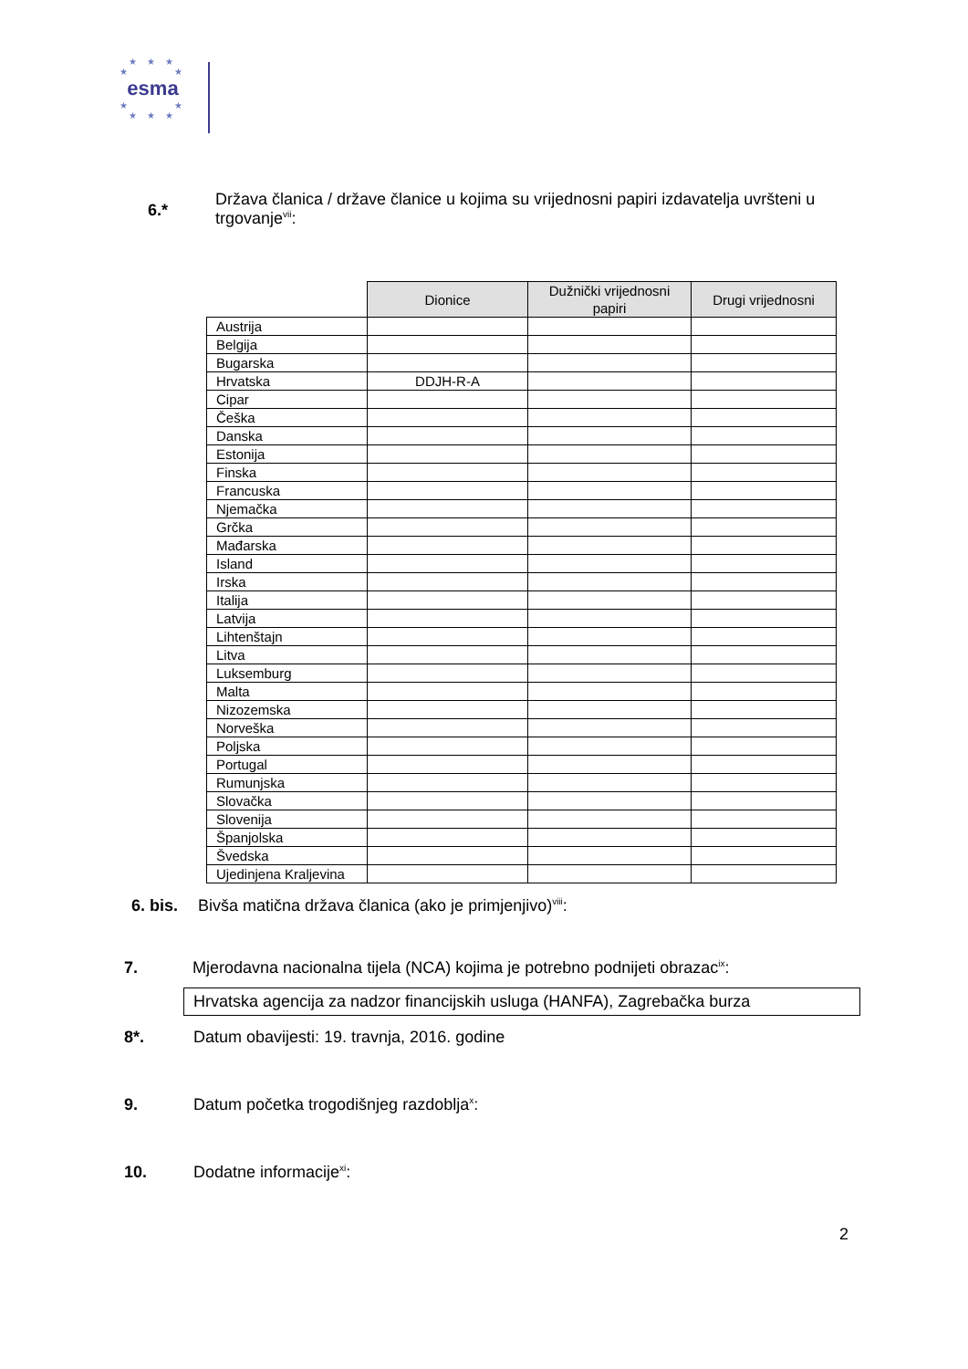★ ★ ★
★ ★
esma
★ ★
★ ★ ★
6.* Država članica / države članice u kojima su vrijednosni papiri izdavatelja uvršteni u trgovanje<sup>vii</sup>:
| | Dionice | Dužnički vrijednosni papiri | Drugi vrijednosni |
| Austrija | | | |
| Belgija | | | |
| Bugarska | | | |
| Hrvatska | DDJH-R-A | | |
| Cipar | | | |
| Češka | | | |
| Danska | | | |
| Estonija | | | |
| Finska | | | |
| Francuska | | | |
| Njemačka | | | |
| Grčka | | | |
| Mađarska | | | |
| Island | | | |
| Irska | | | |
| Italija | | | |
| Latvija | | | |
| Lihtenštajn | | | |
| Litva | | | |
| Luksemburg | | | |
| Malta | | | |
| Nizozemska | | | |
| Norveška | | | |
| Poljska | | | |
| Portugal | | | |
| Rumunjska | | | |
| Slovačka | | | |
| Slovenija | | | |
| Španjolska | | | |
| Švedska | | | |
| Ujedinjena Kraljevina | | | |
6. bis. Bivša matična država članica (ako je primjenjivo)<sup>viii</sup>:
7. Mjerodavna nacionalna tijela (NCA) kojima je potrebno podnijeti obrazac<sup>ix</sup>:
Hrvatska agencija za nadzor financijskih usluga (HANFA), Zagrebačka burza
8*. Datum obavijesti: 19. travnja, 2016. godine
9. Datum početka trogodišnjeg razdoblja<sup>x</sup>:
10. Dodatne informacije<sup>xi</sup>:
2